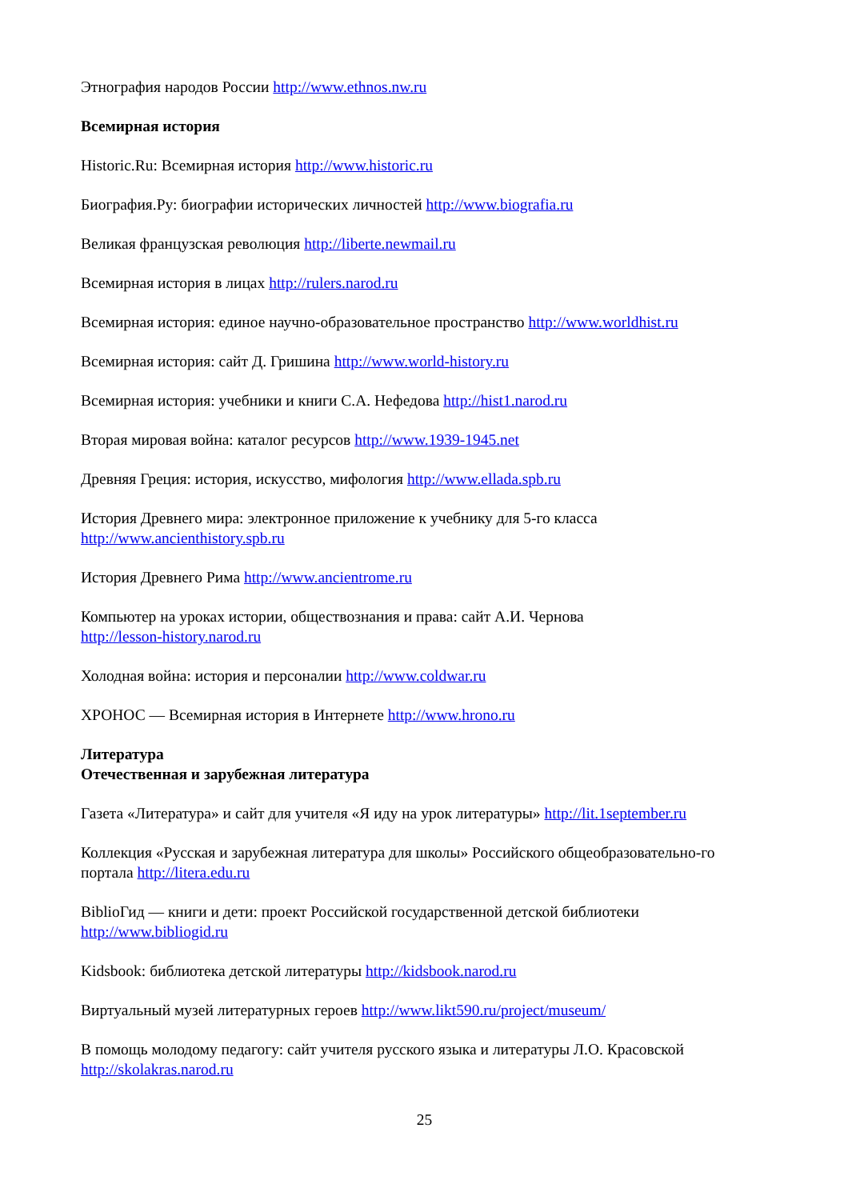Этнография народов России http://www.ethnos.nw.ru
Всемирная история
Historic.Ru: Всемирная история http://www.historic.ru
Биография.Ру: биографии исторических личностей http://www.biografia.ru
Великая французская революция http://liberte.newmail.ru
Всемирная история в лицах http://rulers.narod.ru
Всемирная история: единое научно-образовательное пространство http://www.worldhist.ru
Всемирная история: сайт Д. Гришина http://www.world-history.ru
Всемирная история: учебники и книги С.А. Нефедова http://hist1.narod.ru
Вторая мировая война: каталог ресурсов http://www.1939-1945.net
Древняя Греция: история, искусство, мифология http://www.ellada.spb.ru
История Древнего мира: электронное приложение к учебнику для 5-го класса
http://www.ancienthistory.spb.ru
История Древнего Рима http://www.ancientrome.ru
Компьютер на уроках истории, обществознания и права: сайт А.И. Чернова
http://lesson-history.narod.ru
Холодная война: история и персоналии http://www.coldwar.ru
ХРОНОС — Всемирная история в Интернете http://www.hrono.ru
Литература
Отечественная и зарубежная литература
Газета «Литература» и сайт для учителя «Я иду на урок литературы» http://lit.1september.ru
Коллекция «Русская и зарубежная литература для школы» Российского общеобразовательно-го портала http://litera.edu.ru
BiblioГид — книги и дети: проект Российской государственной детской библиотеки
http://www.bibliogid.ru
Kidsbook: библиотека детской литературы http://kidsbook.narod.ru
Виртуальный музей литературных героев http://www.likt590.ru/project/museum/
В помощь молодому педагогу: сайт учителя русского языка и литературы Л.О. Красовской
http://skolakras.narod.ru
25